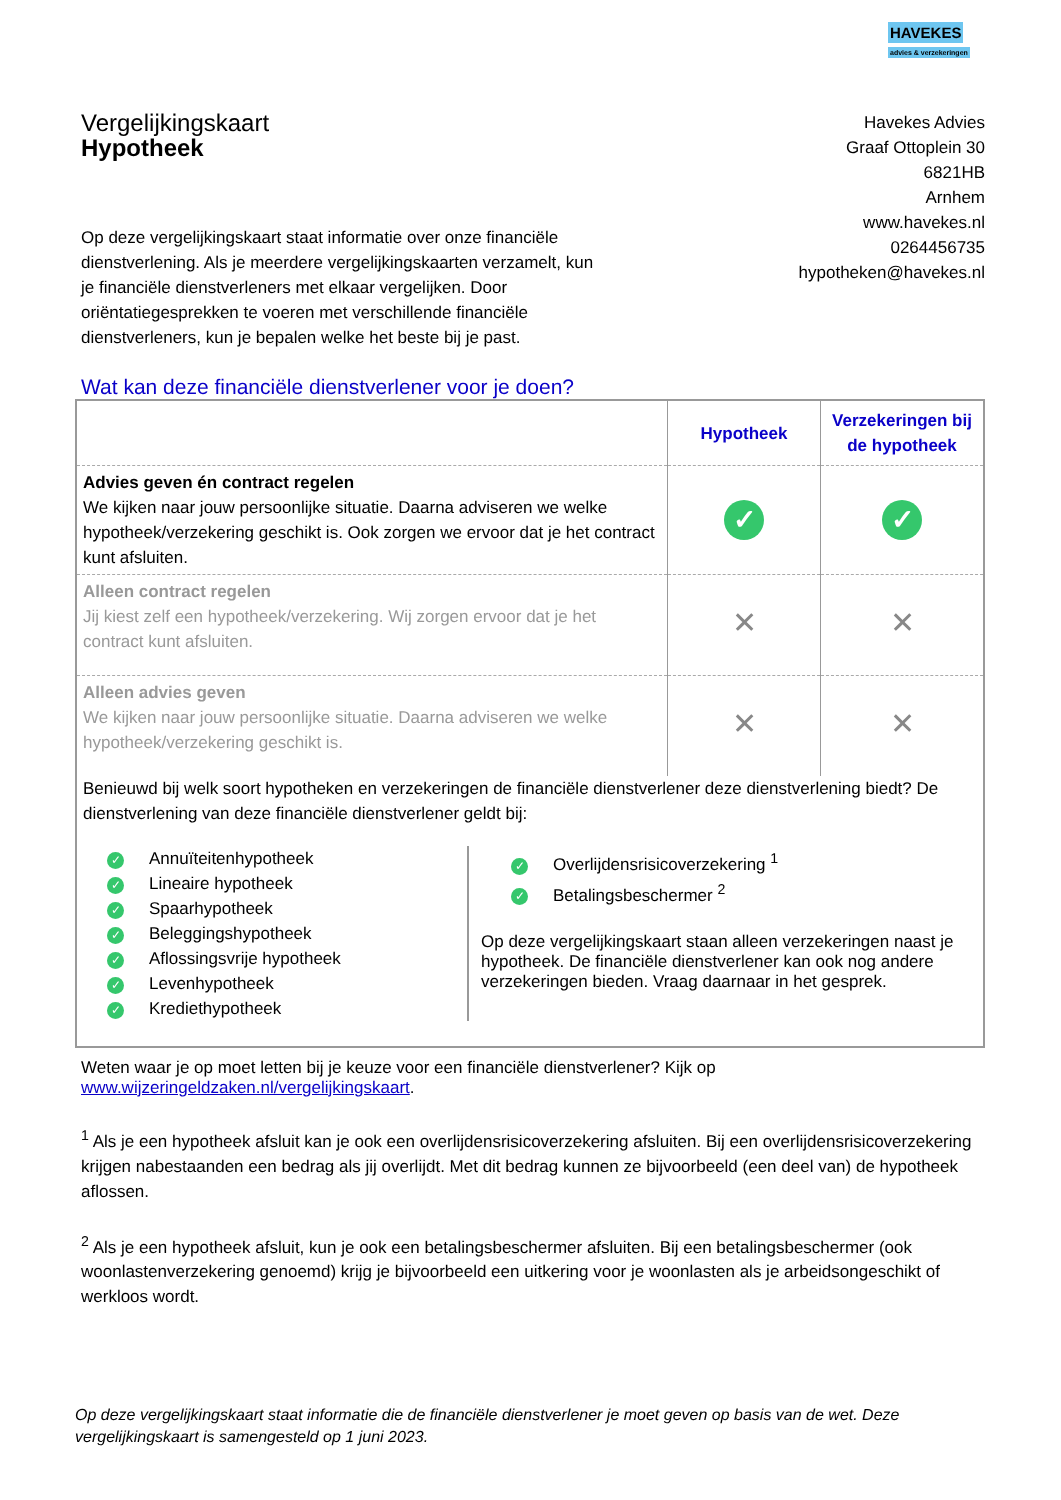HAVEKES
advies & verzekeringen
Vergelijkingskaart
Hypotheek
Havekes Advies
Graaf Ottoplein 30
6821HB
Arnhem
www.havekes.nl
0264456735
hypotheken@havekes.nl
Op deze vergelijkingskaart staat informatie over onze financiële dienstverlening. Als je meerdere vergelijkingskaarten verzamelt, kun je financiële dienstverleners met elkaar vergelijken. Door oriëntatiegesprekken te voeren met verschillende financiële dienstverleners, kun je bepalen welke het beste bij je past.
Wat kan deze financiële dienstverlener voor je doen?
| | Hypotheek | Verzekeringen bij de hypotheek |
| --- | --- | --- |
| Advies geven én contract regelen We kijken naar jouw persoonlijke situatie. Daarna adviseren we welke hypotheek/verzekering geschikt is. Ook zorgen we ervoor dat je het contract kunt afsluiten. | ✓ | ✓ |
| Alleen contract regelen Jij kiest zelf een hypotheek/verzekering. Wij zorgen ervoor dat je het contract kunt afsluiten. | ✕ | ✕ |
| Alleen advies geven We kijken naar jouw persoonlijke situatie. Daarna adviseren we welke hypotheek/verzekering geschikt is. | ✕ | ✕ |
Benieuwd bij welk soort hypotheken en verzekeringen de financiële dienstverlener deze dienstverlening biedt? De dienstverlening van deze financiële dienstverlener geldt bij:
✓ Annuïteitenhypotheek
✓ Lineaire hypotheek
✓ Spaarhypotheek
✓ Beleggingshypotheek
✓ Aflossingsvrije hypotheek
✓ Levenhypotheek
✓ Krediethypotheek
✓ Overlijdensrisicoverzekering <sup>1</sup>
✓ Betalingsbeschermer <sup>2</sup>
Op deze vergelijkingskaart staan alleen verzekeringen naast je hypotheek. De financiële dienstverlener kan ook nog andere verzekeringen bieden. Vraag daarnaar in het gesprek.
Weten waar je op moet letten bij je keuze voor een financiële dienstverlener? Kijk op www.wijzeringeldzaken.nl/vergelijkingskaart.
<sup>1</sup> Als je een hypotheek afsluit kan je ook een overlijdensrisicoverzekering afsluiten. Bij een overlijdensrisicoverzekering krijgen nabestaanden een bedrag als jij overlijdt. Met dit bedrag kunnen ze bijvoorbeeld (een deel van) de hypotheek aflossen.
<sup>2</sup> Als je een hypotheek afsluit, kun je ook een betalingsbeschermer afsluiten. Bij een betalingsbeschermer (ook woonlastenverzekering genoemd) krijg je bijvoorbeeld een uitkering voor je woonlasten als je arbeidsongeschikt of werkloos wordt.
Op deze vergelijkingskaart staat informatie die de financiële dienstverlener je moet geven op basis van de wet. Deze vergelijkingskaart is samengesteld op 1 juni 2023.